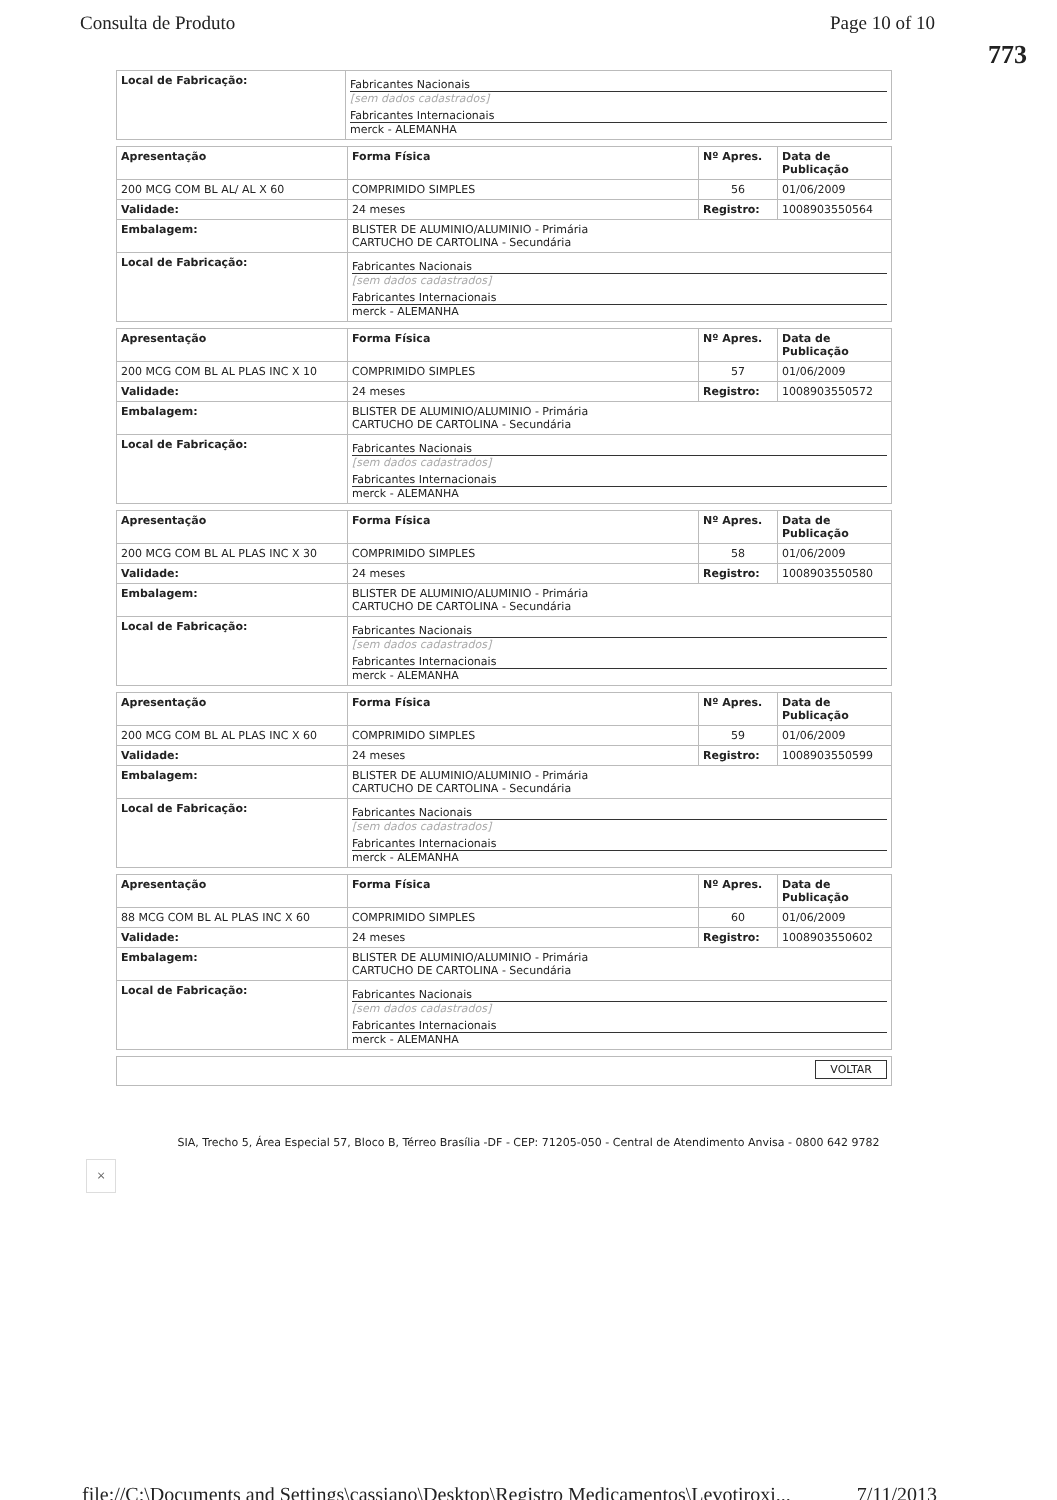Consulta de Produto Page 10 of 10
773
| Local de Fabricação: | Fabricantes Nacionais [sem dados cadastrados] Fabricantes Internacionais merck - ALEMANHA |
| Apresentação | Forma Física | Nº Apres. | Data de Publicação |
| --- | --- | --- | --- |
| 200 MCG COM BL AL/ AL X 60 | COMPRIMIDO SIMPLES | 56 | 01/06/2009 |
| Validade: | 24 meses | Registro: | 1008903550564 |
| Embalagem: | BLISTER DE ALUMINIO/ALUMINIO - Primária CARTUCHO DE CARTOLINA - Secundária | | |
| Local de Fabricação: | Fabricantes Nacionais [sem dados cadastrados] Fabricantes Internacionais merck - ALEMANHA | | |
| Apresentação | Forma Física | Nº Apres. | Data de Publicação |
| --- | --- | --- | --- |
| 200 MCG COM BL AL PLAS INC X 10 | COMPRIMIDO SIMPLES | 57 | 01/06/2009 |
| Validade: | 24 meses | Registro: | 1008903550572 |
| Embalagem: | BLISTER DE ALUMINIO/ALUMINIO - Primária CARTUCHO DE CARTOLINA - Secundária | | |
| Local de Fabricação: | Fabricantes Nacionais [sem dados cadastrados] Fabricantes Internacionais merck - ALEMANHA | | |
| Apresentação | Forma Física | Nº Apres. | Data de Publicação |
| --- | --- | --- | --- |
| 200 MCG COM BL AL PLAS INC X 30 | COMPRIMIDO SIMPLES | 58 | 01/06/2009 |
| Validade: | 24 meses | Registro: | 1008903550580 |
| Embalagem: | BLISTER DE ALUMINIO/ALUMINIO - Primária CARTUCHO DE CARTOLINA - Secundária | | |
| Local de Fabricação: | Fabricantes Nacionais [sem dados cadastrados] Fabricantes Internacionais merck - ALEMANHA | | |
| Apresentação | Forma Física | Nº Apres. | Data de Publicação |
| --- | --- | --- | --- |
| 200 MCG COM BL AL PLAS INC X 60 | COMPRIMIDO SIMPLES | 59 | 01/06/2009 |
| Validade: | 24 meses | Registro: | 1008903550599 |
| Embalagem: | BLISTER DE ALUMINIO/ALUMINIO - Primária CARTUCHO DE CARTOLINA - Secundária | | |
| Local de Fabricação: | Fabricantes Nacionais [sem dados cadastrados] Fabricantes Internacionais merck - ALEMANHA | | |
| Apresentação | Forma Física | Nº Apres. | Data de Publicação |
| --- | --- | --- | --- |
| 88 MCG COM BL AL PLAS INC X 60 | COMPRIMIDO SIMPLES | 60 | 01/06/2009 |
| Validade: | 24 meses | Registro: | 1008903550602 |
| Embalagem: | BLISTER DE ALUMINIO/ALUMINIO - Primária CARTUCHO DE CARTOLINA - Secundária | | |
| Local de Fabricação: | Fabricantes Nacionais [sem dados cadastrados] Fabricantes Internacionais merck - ALEMANHA | | |
| VOLTAR |
SIA, Trecho 5, Área Especial 57, Bloco B, Térreo Brasília -DF - CEP: 71205-050 - Central de Atendimento Anvisa - 0800 642 9782
×
file://C:\Documents and Settings\cassiano\Desktop\Registro Medicamentos\Levotiroxi... 7/11/2013